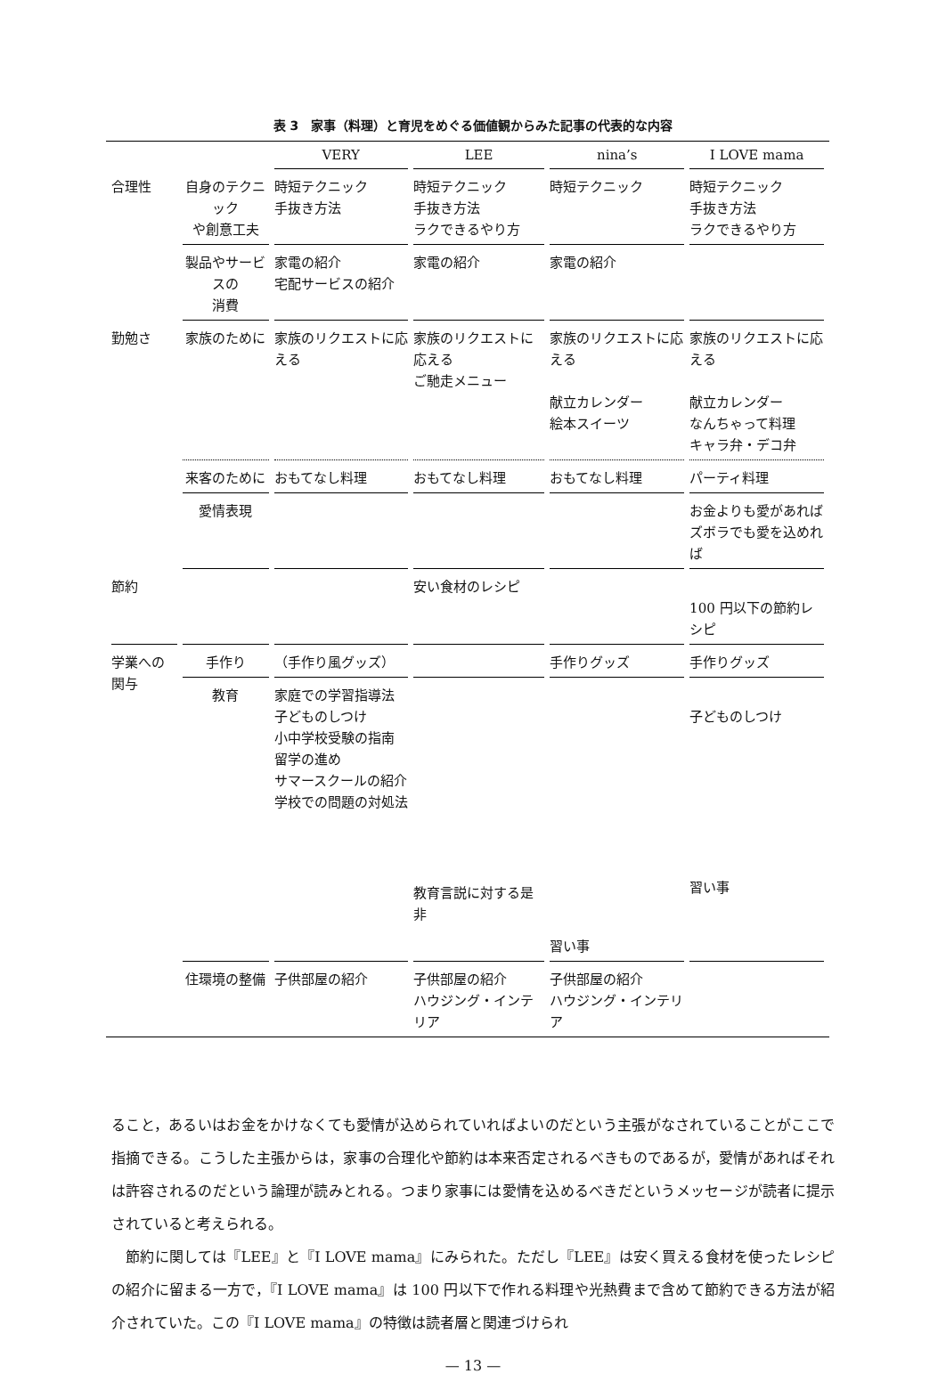表 3　家事（料理）と育児をめぐる価値観からみた記事の代表的な内容
| | | VERY | LEE | nina’s | I LOVE mama |
| --- | --- | --- | --- | --- | --- |
| 合理性 | 自身のテクニック や創意工夫 | 時短テクニック 手抜き方法 | 時短テクニック 手抜き方法 ラクできるやり方 | 時短テクニック | 時短テクニック 手抜き方法 ラクできるやり方 |
| | 製品やサービスの 消費 | 家電の紹介 宅配サービスの紹介 | 家電の紹介 | 家電の紹介 | |
| 勤勉さ | 家族のために | 家族のリクエストに応える | 家族のリクエストに応える ご馳走メニュー | 家族のリクエストに応える 献立カレンダー 絵本スイーツ | 家族のリクエストに応える 献立カレンダー なんちゃって料理 キャラ弁・デコ弁 |
| | 来客のために | おもてなし料理 | おもてなし料理 | おもてなし料理 | パーティ料理 |
| | 愛情表現 | | | | お金よりも愛があれば ズボラでも愛を込めれば |
| 節約 | | | 安い食材のレシピ | | 100 円以下の節約レシピ |
| 学業への関与 | 手作り | （手作り風グッズ） | | 手作りグッズ | 手作りグッズ |
| | 教育 | 家庭での学習指導法 子どものしつけ 小中学校受験の指南 留学の進め サマースクールの紹介 学校での問題の対処法 | 教育言説に対する是非 | 習い事 | 子どものしつけ 習い事 |
| | 住環境の整備 | 子供部屋の紹介 | 子供部屋の紹介 ハウジング・インテリア | 子供部屋の紹介 ハウジング・インテリア | |
ること，あるいはお金をかけなくても愛情が込められていればよいのだという主張がなされていることがここで指摘できる。こうした主張からは，家事の合理化や節約は本来否定されるべきものであるが，愛情があればそれは許容されるのだという論理が読みとれる。つまり家事には愛情を込めるべきだというメッセージが読者に提示されていると考えられる。
　節約に関しては『LEE』と『I LOVE mama』にみられた。ただし『LEE』は安く買える食材を使ったレシピの紹介に留まる一方で，『I LOVE mama』は 100 円以下で作れる料理や光熱費まで含めて節約できる方法が紹介されていた。この『I LOVE mama』の特徴は読者層と関連づけられ
— 13 —